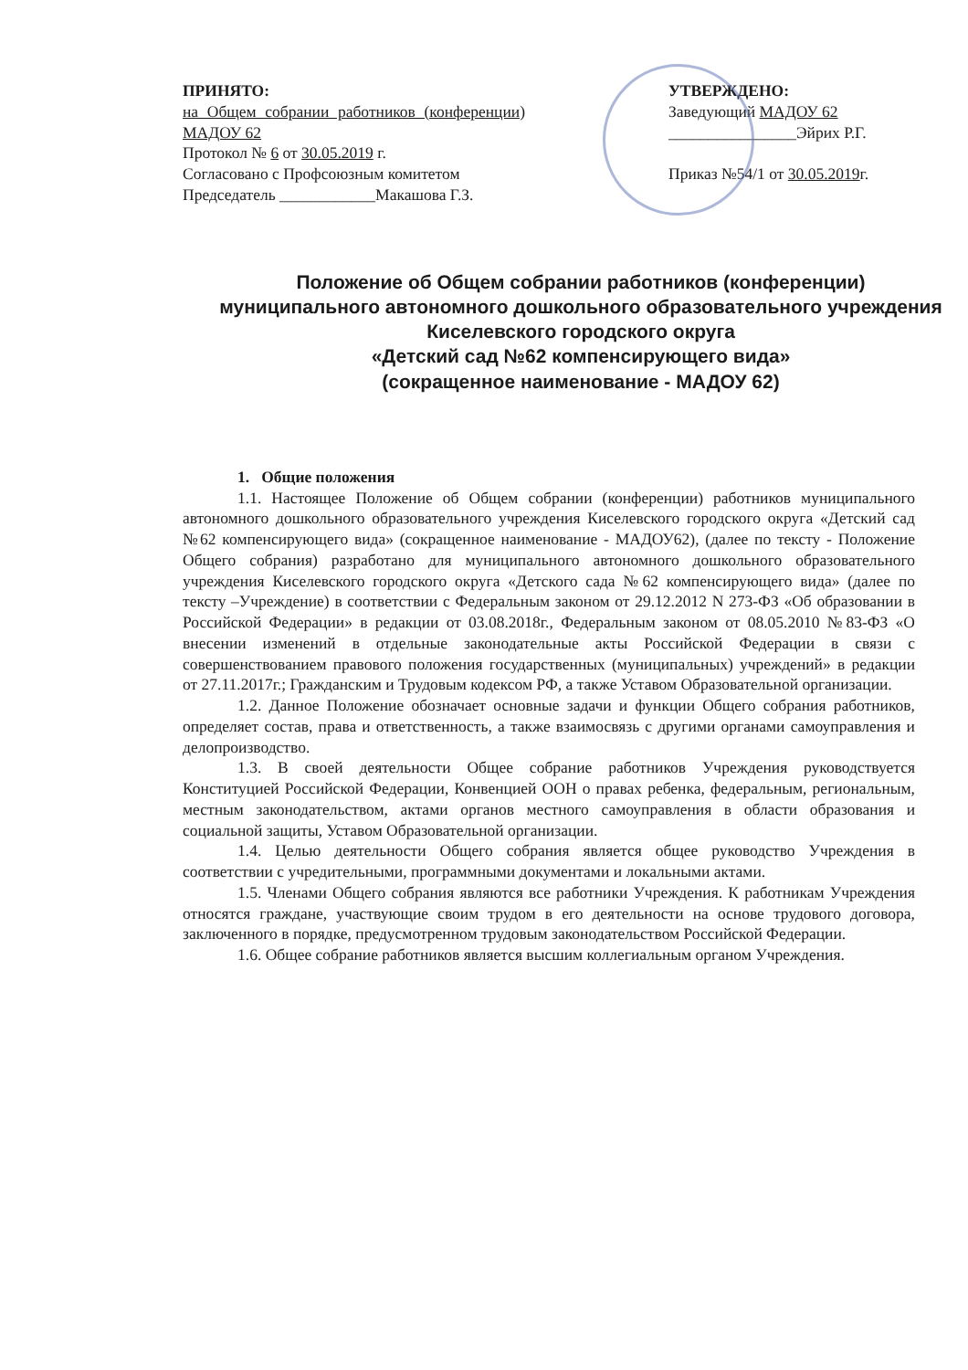ПРИНЯТО:
на Общем собрании работников (конференции) МАДОУ 62
Протокол № 6 от 30.05.2019 г.
Согласовано с Профсоюзным комитетом
Председатель ____________Макашова Г.З.
УТВЕРЖДЕНО:
Заведующий МАДОУ 62
________________Эйрих Р.Г.
Приказ №54/1 от 30.05.2019г.
Положение об Общем собрании работников (конференции) муниципального автономного дошкольного образовательного учреждения Киселевского городского округа
«Детский сад №62 компенсирующего вида»
(сокращенное наименование - МАДОУ 62)
1. Общие положения
1.1. Настоящее Положение об Общем собрании (конференции) работников муниципального автономного дошкольного образовательного учреждения Киселевского городского округа «Детский сад №62 компенсирующего вида» (сокращенное наименование - МАДОУ62), (далее по тексту - Положение Общего собрания) разработано для муниципального автономного дошкольного образовательного учреждения Киселевского городского округа «Детского сада №62 компенсирующего вида» (далее по тексту –Учреждение) в соответствии с Федеральным законом от 29.12.2012 N 273-ФЗ «Об образовании в Российской Федерации» в редакции от 03.08.2018г., Федеральным законом от 08.05.2010 №83-ФЗ «О внесении изменений в отдельные законодательные акты Российской Федерации в связи с совершенствованием правового положения государственных (муниципальных) учреждений» в редакции от 27.11.2017г.; Гражданским и Трудовым кодексом РФ, а также Уставом Образовательной организации.
1.2. Данное Положение обозначает основные задачи и функции Общего собрания работников, определяет состав, права и ответственность, а также взаимосвязь с другими органами самоуправления и делопроизводство.
1.3. В своей деятельности Общее собрание работников Учреждения руководствуется Конституцией Российской Федерации, Конвенцией ООН о правах ребенка, федеральным, региональным, местным законодательством, актами органов местного самоуправления в области образования и социальной защиты, Уставом Образовательной организации.
1.4. Целью деятельности Общего собрания является общее руководство Учреждения в соответствии с учредительными, программными документами и локальными актами.
1.5. Членами Общего собрания являются все работники Учреждения. К работникам Учреждения относятся граждане, участвующие своим трудом в его деятельности на основе трудового договора, заключенного в порядке, предусмотренном трудовым законодательством Российской Федерации.
1.6. Общее собрание работников является высшим коллегиальным органом Учреждения.